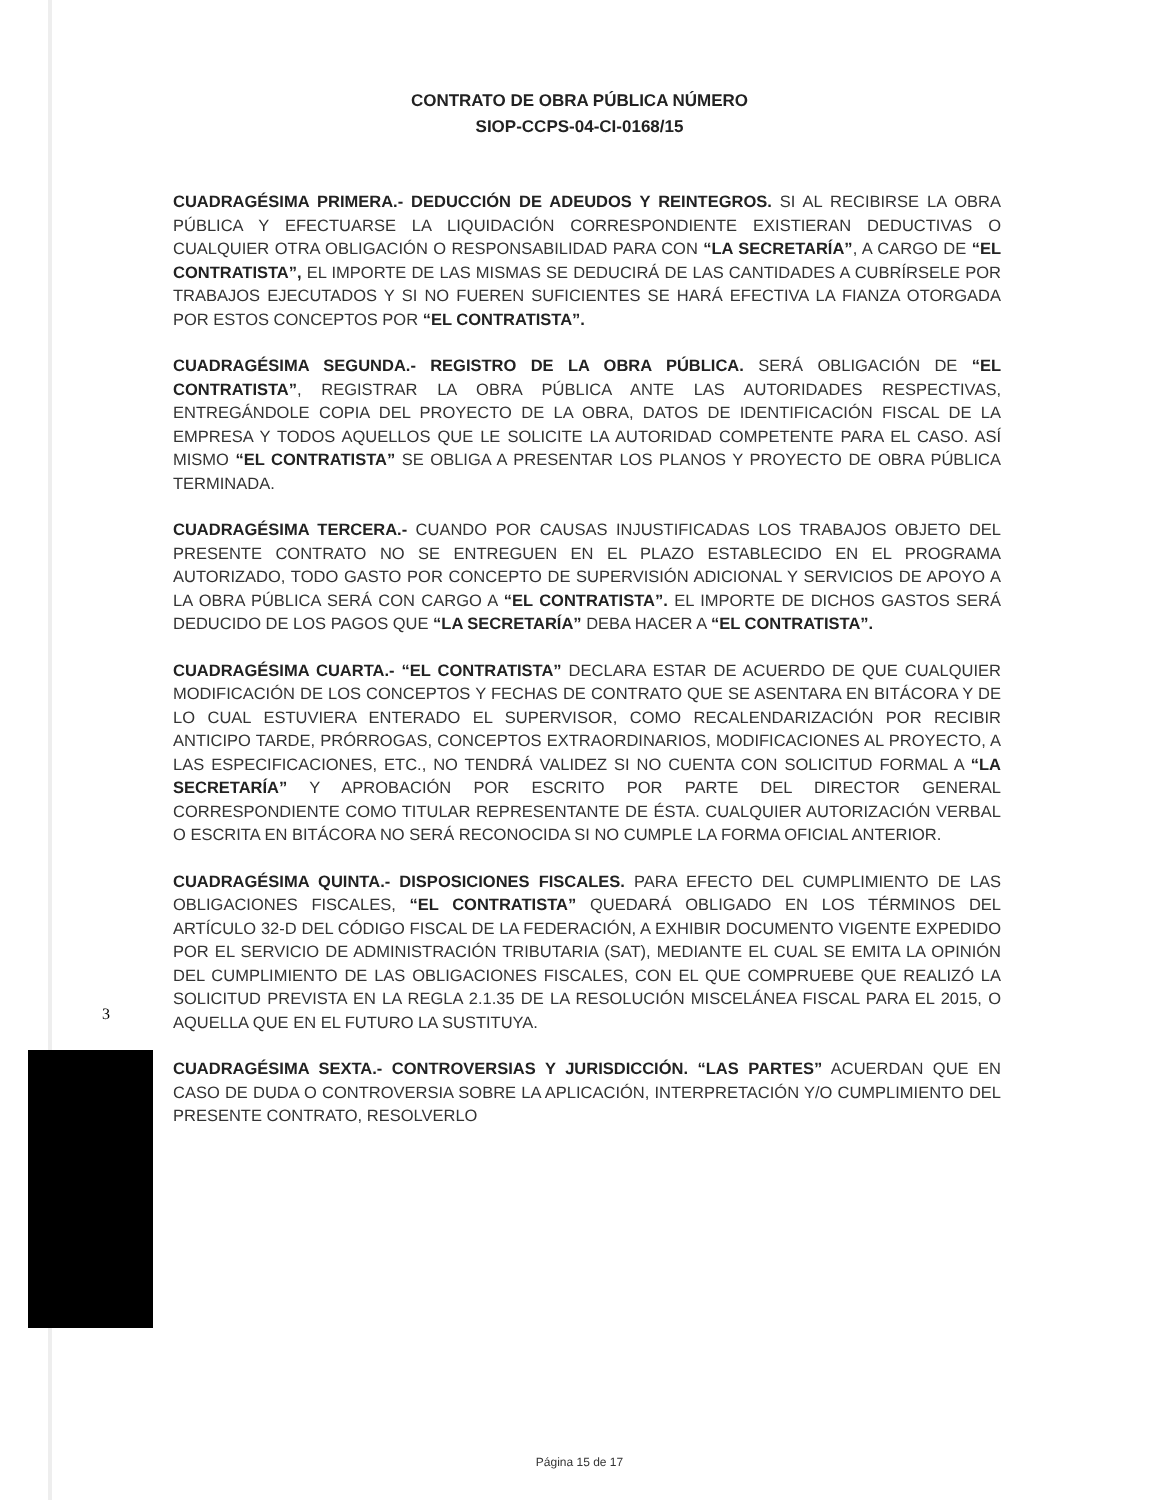CONTRATO DE OBRA PÚBLICA NÚMERO
SIOP-CCPS-04-CI-0168/15
CUADRAGÉSIMA PRIMERA.- DEDUCCIÓN DE ADEUDOS Y REINTEGROS. SI AL RECIBIRSE LA OBRA PÚBLICA Y EFECTUARSE LA LIQUIDACIÓN CORRESPONDIENTE EXISTIERAN DEDUCTIVAS O CUALQUIER OTRA OBLIGACIÓN O RESPONSABILIDAD PARA CON “LA SECRETARÍA”, A CARGO DE “EL CONTRATISTA”, EL IMPORTE DE LAS MISMAS SE DEDUCIRÁ DE LAS CANTIDADES A CUBRÍRSELE POR TRABAJOS EJECUTADOS Y SI NO FUEREN SUFICIENTES SE HARÁ EFECTIVA LA FIANZA OTORGADA POR ESTOS CONCEPTOS POR “EL CONTRATISTA”.
CUADRAGÉSIMA SEGUNDA.- REGISTRO DE LA OBRA PÚBLICA. SERÁ OBLIGACIÓN DE “EL CONTRATISTA”, REGISTRAR LA OBRA PÚBLICA ANTE LAS AUTORIDADES RESPECTIVAS, ENTREGÁNDOLE COPIA DEL PROYECTO DE LA OBRA, DATOS DE IDENTIFICACIÓN FISCAL DE LA EMPRESA Y TODOS AQUELLOS QUE LE SOLICITE LA AUTORIDAD COMPETENTE PARA EL CASO. ASÍ MISMO “EL CONTRATISTA” SE OBLIGA A PRESENTAR LOS PLANOS Y PROYECTO DE OBRA PÚBLICA TERMINADA.
CUADRAGÉSIMA TERCERA.- CUANDO POR CAUSAS INJUSTIFICADAS LOS TRABAJOS OBJETO DEL PRESENTE CONTRATO NO SE ENTREGUEN EN EL PLAZO ESTABLECIDO EN EL PROGRAMA AUTORIZADO, TODO GASTO POR CONCEPTO DE SUPERVISIÓN ADICIONAL Y SERVICIOS DE APOYO A LA OBRA PÚBLICA SERÁ CON CARGO A “EL CONTRATISTA”. EL IMPORTE DE DICHOS GASTOS SERÁ DEDUCIDO DE LOS PAGOS QUE “LA SECRETARÍA” DEBA HACER A “EL CONTRATISTA”.
CUADRAGÉSIMA CUARTA.- “EL CONTRATISTA” DECLARA ESTAR DE ACUERDO DE QUE CUALQUIER MODIFICACIÓN DE LOS CONCEPTOS Y FECHAS DE CONTRATO QUE SE ASENTARA EN BITÁCORA Y DE LO CUAL ESTUVIERA ENTERADO EL SUPERVISOR, COMO RECALENDARIZACIÓN POR RECIBIR ANTICIPO TARDE, PRÓRROGAS, CONCEPTOS EXTRAORDINARIOS, MODIFICACIONES AL PROYECTO, A LAS ESPECIFICACIONES, ETC., NO TENDRÁ VALIDEZ SI NO CUENTA CON SOLICITUD FORMAL A “LA SECRETARÍA” Y APROBACIÓN POR ESCRITO POR PARTE DEL DIRECTOR GENERAL CORRESPONDIENTE COMO TITULAR REPRESENTANTE DE ÉSTA. CUALQUIER AUTORIZACIÓN VERBAL O ESCRITA EN BITÁCORA NO SERÁ RECONOCIDA SI NO CUMPLE LA FORMA OFICIAL ANTERIOR.
CUADRAGÉSIMA QUINTA.- DISPOSICIONES FISCALES. PARA EFECTO DEL CUMPLIMIENTO DE LAS OBLIGACIONES FISCALES, “EL CONTRATISTA” QUEDARÁ OBLIGADO EN LOS TÉRMINOS DEL ARTÍCULO 32-D DEL CÓDIGO FISCAL DE LA FEDERACIÓN, A EXHIBIR DOCUMENTO VIGENTE EXPEDIDO POR EL SERVICIO DE ADMINISTRACIÓN TRIBUTARIA (SAT), MEDIANTE EL CUAL SE EMITA LA OPINIÓN DEL CUMPLIMIENTO DE LAS OBLIGACIONES FISCALES, CON EL QUE COMPRUEBE QUE REALIZÓ LA SOLICITUD PREVISTA EN LA REGLA 2.1.35 DE LA RESOLUCIÓN MISCELÁNEA FISCAL PARA EL 2015, O AQUELLA QUE EN EL FUTURO LA SUSTITUYA.
CUADRAGÉSIMA SEXTA.- CONTROVERSIAS Y JURISDICCIÓN. “LAS PARTES” ACUERDAN QUE EN CASO DE DUDA O CONTROVERSIA SOBRE LA APLICACIÓN, INTERPRETACIÓN Y/O CUMPLIMIENTO DEL PRESENTE CONTRATO, RESOLVERLO
3
Página 15 de 17